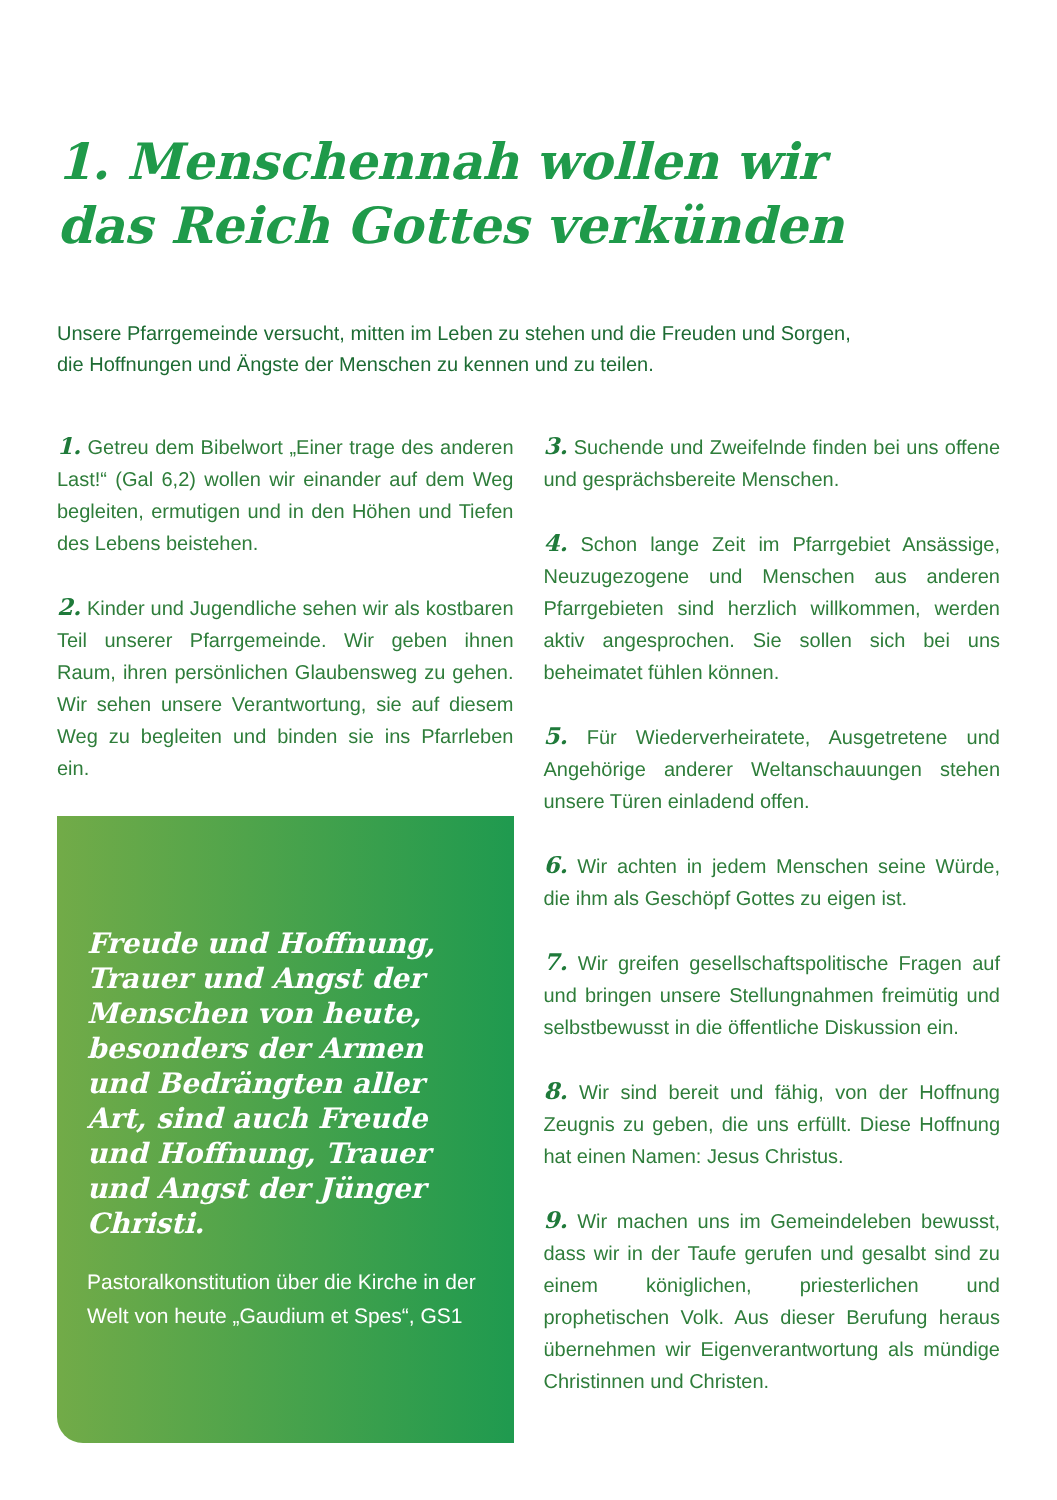1. Menschennah wollen wir
das Reich Gottes verkünden
Unsere Pfarrgemeinde versucht, mitten im Leben zu stehen und die Freuden und Sorgen,
die Hoffnungen und Ängste der Menschen zu kennen und zu teilen.
1. Getreu dem Bibelwort „Einer trage des anderen Last!“ (Gal 6,2) wollen wir einander auf dem Weg begleiten, ermutigen und in den Höhen und Tiefen des Lebens beistehen.
2. Kinder und Jugendliche sehen wir als kostbaren Teil unserer Pfarrgemeinde. Wir geben ihnen Raum, ihren persönlichen Glaubensweg zu gehen. Wir sehen unsere Verantwortung, sie auf diesem Weg zu begleiten und binden sie ins Pfarrleben ein.
Freude und Hoffnung, Trauer und Angst der Menschen von heute, besonders der Armen und Bedrängten aller Art, sind auch Freude und Hoffnung, Trauer und Angst der Jünger Christi.
Pastoralkonstitution über die Kirche in der Welt von heute „Gaudium et Spes“, GS1
3. Suchende und Zweifelnde finden bei uns offene und gesprächsbereite Menschen.
4. Schon lange Zeit im Pfarrgebiet Ansässige, Neuzugezogene und Menschen aus anderen Pfarrgebieten sind herzlich willkommen, werden aktiv angesprochen. Sie sollen sich bei uns beheimatet fühlen können.
5. Für Wiederverheiratete, Ausgetretene und Angehörige anderer Weltanschauungen stehen unsere Türen einladend offen.
6. Wir achten in jedem Menschen seine Würde, die ihm als Geschöpf Gottes zu eigen ist.
7. Wir greifen gesellschaftspolitische Fragen auf und bringen unsere Stellungnahmen freimütig und selbstbewusst in die öffentliche Diskussion ein.
8. Wir sind bereit und fähig, von der Hoffnung Zeugnis zu geben, die uns erfüllt. Diese Hoffnung hat einen Namen: Jesus Christus.
9. Wir machen uns im Gemeindeleben bewusst, dass wir in der Taufe gerufen und gesalbt sind zu einem königlichen, priesterlichen und prophetischen Volk. Aus dieser Berufung heraus übernehmen wir Eigenverantwortung als mündige Christinnen und Christen.